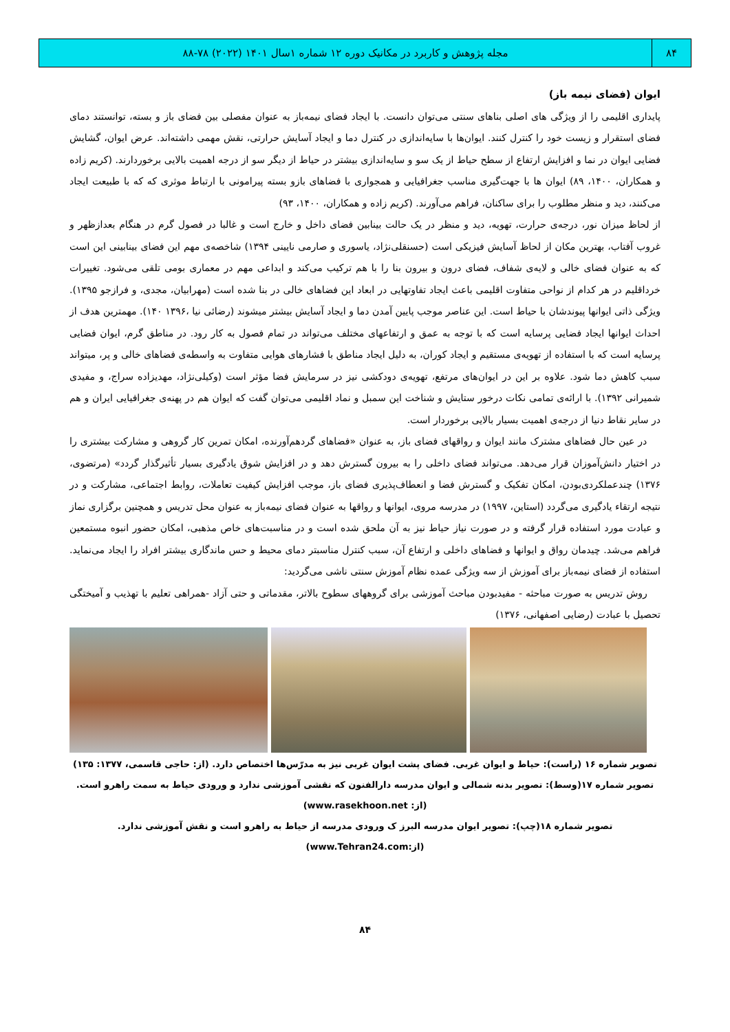۸۴
مجله پژوهش و کاربرد در مکانیک دوره ۱۲ شماره ۱سال ۱۴۰۱ (۲۰۲۲) ۷۸-۸۸
ایوان (فضای نیمه باز)
پایداری اقلیمی را از ویژگی های اصلی بناهای سنتی می‌توان دانست. با ایجاد فضای نیمه‌باز به عنوان مفصلی بین فضای باز و بسته، توانستند دمای فضای استقرار و زیست خود را کنترل کنند. ایوان‌ها با سایه‌اندازی در کنترل دما و ایجاد آسایش حرارتی، نقش مهمی داشته‌اند. عرض ایوان، گشایش فضایی ایوان در نما و افزایش ارتفاع از سطح حیاط از یک سو و سایه‌اندازی بیشتر در حیاط از دیگر سو از درجه اهمیت بالایی برخوردارند. (کریم زاده و همکاران، ۱۴۰۰، ۸۹) ایوان ها با جهت‌گیری مناسب جغرافیایی و همجواری با فضاهای بازو بسته پیرامونی با ارتباط موثری که که با طبیعت ایجاد می‌کنند، دید و منظر مطلوب را برای ساکنان، فراهم می‌آورند. (کریم زاده و همکاران، ۱۴۰۰، ۹۳)
از لحاظ میزان نور، درجه‌ی حرارت، تهویه، دید و منظر در یک حالت بینابین فضای داخل و خارج است و غالبا در فصول گرم در هنگام بعدازظهر و غروب آفتاب، بهترین مکان از لحاظ آسایش فیزیکی است (حسنقلی‌نژاد، یاسوری و صارمی نایینی ۱۳۹۴) شاخصه‌ی مهم این فضای بینابینی این است که به عنوان فضای خالی و لایه‌ی شفاف، فضای درون و بیرون بنا را با هم ترکیب می‌کند و ابداعی مهم در معماری بومی تلقی می‌شود. تغییرات خرداقلیم در هر کدام از نواحی متفاوت اقلیمی باعث ایجاد تفاوتهایی در ابعاد این فضاهای خالی در بنا شده است (مهرابیان، مجدی، و فرازجو ۱۳۹۵). ویژگی ذاتی ایوانها پیوندشان با حیاط است. این عناصر موجب پایین آمدن دما و ایجاد آسایش بیشتر میشوند (رضائی نیا ،۱۳۹۶ ۱۴۰). مهمترین هدف از احداث ایوانها ایجاد فضایی پرسایه است که با توجه به عمق و ارتفاعهای مختلف می‌تواند در تمام فصول به کار رود. در مناطق گرم، ایوان فضایی پرسایه است که با استفاده از تهویه‌ی مستقیم و ایجاد کوران، به دلیل ایجاد مناطق با فشارهای هوایی متفاوت به واسطه‌ی فضاهای خالی و پر، میتواند سبب کاهش دما شود. علاوه بر این در ایوان‌های مرتفع، تهویه‌ی دودکشی نیز در سرمایش فضا مؤثر است (وکیلی‌نژاد، مهدیزاده سراج، و مفیدی شمیرانی ۱۳۹۲). با ارائه‌ی تمامی نکات درخور ستایش و شناخت این سمبل و نماد اقلیمی می‌توان گفت که ایوان هم در پهنه‌ی جغرافیایی ایران و هم در سایر نقاط دنیا از درجه‌ی اهمیت بسیار بالایی برخوردار است.
در عین حال فضاهای مشترک مانند ایوان و رواقهای فضای باز، به عنوان «فضاهای گردهم‌آورنده، امکان تمرین کار گروهی و مشارکت بیشتری را در اختیار دانش‌آموزان قرار می‌دهد. می‌تواند فضای داخلی را به بیرون گسترش دهد و در افزایش شوق یادگیری بسیار تأثیرگذار گردد» (مرتضوی، ۱۳۷۶) چندعملکردی‌بودن، امکان تفکیک و گسترش فضا و انعطاف‌پذیری فضای باز، موجب افزایش کیفیت تعاملات، روابط اجتماعی، مشارکت و در نتیجه ارتقاء یادگیری می‌گردد (استاین، ۱۹۹۷) در مدرسه مروی، ایوانها و رواقها به عنوان فضای نیمه‌باز به عنوان محل تدریس و همچنین برگزاری نماز و عبادت مورد استفاده قرار گرفته و در صورت نیاز حیاط نیز به آن ملحق شده است و در مناسبت‌های خاص مذهبی، امکان حضور انبوه مستمعین فراهم می‌شد. چیدمان رواق و ایوانها و فضاهای داخلی و ارتفاع آن، سبب کنترل مناسبتر دمای محیط و حس ماندگاری بیشتر افراد را ایجاد می‌نماید. استفاده از فضای نیمه‌باز برای آموزش از سه ویژگی عمده نظام آموزش سنتی ناشی می‌گردید:
روش تدریس به صورت مباحثه - مفیدبودن مباحث آموزشی برای گروههای سطوح بالاتر، مقدماتی و حتی آزاد -همراهی تعلیم با تهذیب و آمیختگی تحصیل با عبادت (رضایی اصفهانی، ۱۳۷۶)
تصویر شماره ۱۶ (راست): حیاط و ایوان غربی. فضای پشت ایوان غربی نیز به مدرّس‌ها اختصاص دارد. (از: حاجی قاسمی، ۱۳۷۷: ۱۳۵)
تصویر شماره ۱۷(وسط): تصویر بدنه شمالی و ایوان مدرسه دارالفنون که نقشی آموزشی ندارد و ورودی حیاط به سمت راهرو است. (از: www.rasekhoon.net)
تصویر شماره ۱۸(چپ): تصویر ایوان مدرسه البرز ک ورودی مدرسه از حیاط به راهرو است و نقش آموزشی ندارد. (از:www.Tehran24.com)
۸۴